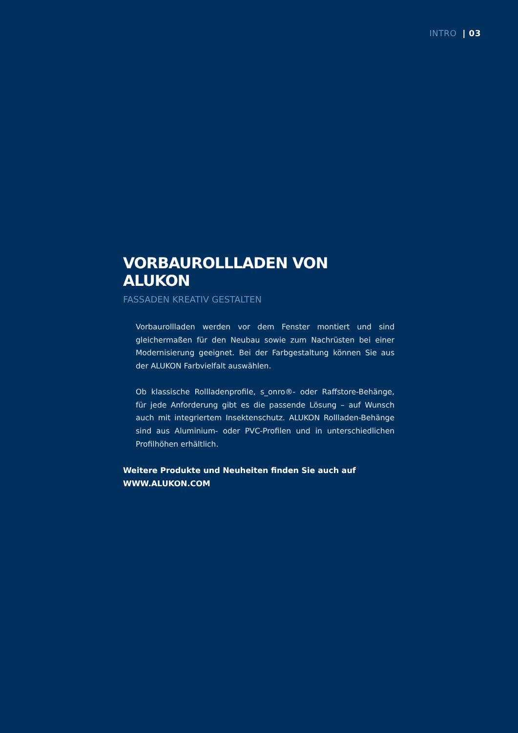INTRO | 03
VORBAUROLLLADEN VON ALUKON
FASSADEN KREATIV GESTALTEN
Vorbaurollladen werden vor dem Fenster montiert und sind gleicher­maßen für den Neubau sowie zum Nachrüsten bei einer Moderni­sierung geeignet. Bei der Farbgestaltung können Sie aus der ALUKON Farbvielfalt auswählen.
Ob klassische Rollladenprofile, s_onro®- oder Raffstore-Behänge, für jede Anforderung gibt es die passende Lösung – auf Wunsch auch mit integriertem Insektenschutz. ALUKON Rollladen-Behänge sind aus Aluminium- oder PVC-Profilen und in unterschiedlichen Profilhöhen erhältlich.
Weitere Produkte und Neuheiten finden Sie auch auf
WWW.ALUKON.COM